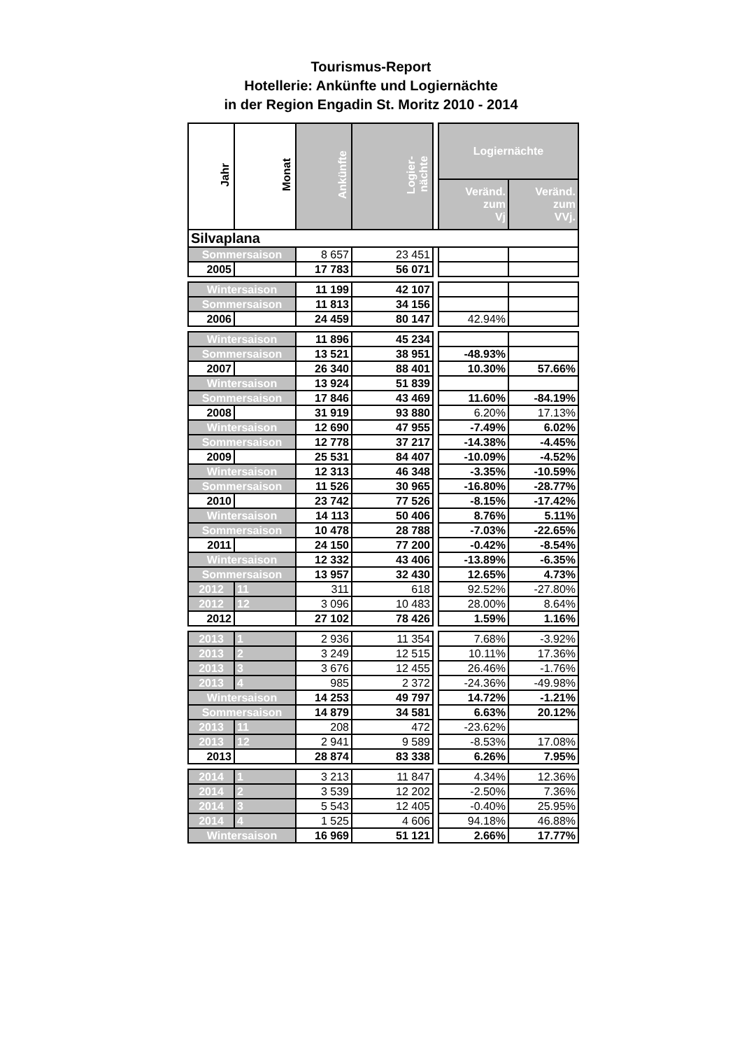Tourismus-Report
Hotellerie: Ankünfte und Logiernächte
in der Region Engadin St. Moritz 2010 - 2014
| Jahr | Monat | Ankünfte | Logier- nächte | | Logiernächte | |
| | | | | | Veränd. zum Vj | Veränd. zum VVj. |
| Silvaplana | | | | | | |
| Sommersaison | | 8 657 | 23 451 | | | |
| 2005 | | 17 783 | 56 071 | | | |
| Wintersaison | | 11 199 | 42 107 | | | |
| Sommersaison | | 11 813 | 34 156 | | | |
| 2006 | | 24 459 | 80 147 | | 42.94% | |
| Wintersaison | | 11 896 | 45 234 | | | |
| Sommersaison | | 13 521 | 38 951 | | -48.93% | |
| 2007 | | 26 340 | 88 401 | | 10.30% | 57.66% |
| Wintersaison | | 13 924 | 51 839 | | | |
| Sommersaison | | 17 846 | 43 469 | | 11.60% | -84.19% |
| 2008 | | 31 919 | 93 880 | | 6.20% | 17.13% |
| Wintersaison | | 12 690 | 47 955 | | -7.49% | 6.02% |
| Sommersaison | | 12 778 | 37 217 | | -14.38% | -4.45% |
| 2009 | | 25 531 | 84 407 | | -10.09% | -4.52% |
| Wintersaison | | 12 313 | 46 348 | | -3.35% | -10.59% |
| Sommersaison | | 11 526 | 30 965 | | -16.80% | -28.77% |
| 2010 | | 23 742 | 77 526 | | -8.15% | -17.42% |
| Wintersaison | | 14 113 | 50 406 | | 8.76% | 5.11% |
| Sommersaison | | 10 478 | 28 788 | | -7.03% | -22.65% |
| 2011 | | 24 150 | 77 200 | | -0.42% | -8.54% |
| Wintersaison | | 12 332 | 43 406 | | -13.89% | -6.35% |
| Sommersaison | | 13 957 | 32 430 | | 12.65% | 4.73% |
| 2012 | 11 | 311 | 618 | | 92.52% | -27.80% |
| 2012 | 12 | 3 096 | 10 483 | | 28.00% | 8.64% |
| 2012 | | 27 102 | 78 426 | | 1.59% | 1.16% |
| 2013 | 1 | 2 936 | 11 354 | | 7.68% | -3.92% |
| 2013 | 2 | 3 249 | 12 515 | | 10.11% | 17.36% |
| 2013 | 3 | 3 676 | 12 455 | | 26.46% | -1.76% |
| 2013 | 4 | 985 | 2 372 | | -24.36% | -49.98% |
| Wintersaison | | 14 253 | 49 797 | | 14.72% | -1.21% |
| Sommersaison | | 14 879 | 34 581 | | 6.63% | 20.12% |
| 2013 | 11 | 208 | 472 | | -23.62% | |
| 2013 | 12 | 2 941 | 9 589 | | -8.53% | 17.08% |
| 2013 | | 28 874 | 83 338 | | 6.26% | 7.95% |
| 2014 | 1 | 3 213 | 11 847 | | 4.34% | 12.36% |
| 2014 | 2 | 3 539 | 12 202 | | -2.50% | 7.36% |
| 2014 | 3 | 5 543 | 12 405 | | -0.40% | 25.95% |
| 2014 | 4 | 1 525 | 4 606 | | 94.18% | 46.88% |
| Wintersaison | | 16 969 | 51 121 | | 2.66% | 17.77% |